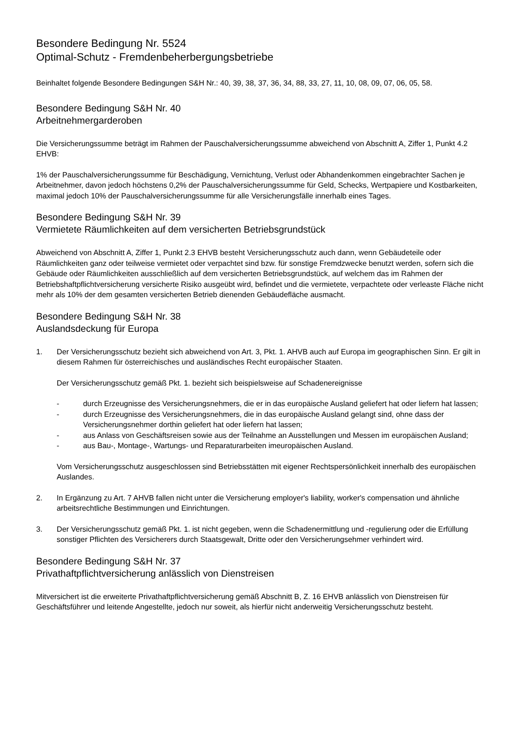Besondere Bedingung Nr. 5524
Optimal-Schutz - Fremdenbeherbergungsbetriebe
Beinhaltet folgende Besondere Bedingungen S&H Nr.: 40, 39, 38, 37, 36, 34, 88, 33, 27, 11, 10, 08, 09, 07, 06, 05, 58.
Besondere Bedingung S&H Nr. 40
Arbeitnehmergarderoben
Die Versicherungssumme beträgt im Rahmen der Pauschalversicherungssumme abweichend von Abschnitt A, Ziffer 1, Punkt 4.2 EHVB:
1% der Pauschalversicherungssumme für Beschädigung, Vernichtung, Verlust oder Abhandenkommen eingebrachter Sachen je Arbeitnehmer, davon jedoch höchstens 0,2% der Pauschalversicherungssumme für Geld, Schecks, Wertpapiere und Kostbarkeiten, maximal jedoch 10% der Pauschalversicherungssumme für alle Versicherungsfälle innerhalb eines Tages.
Besondere Bedingung S&H Nr. 39
Vermietete Räumlichkeiten auf dem versicherten Betriebsgrundstück
Abweichend von Abschnitt A, Ziffer 1, Punkt 2.3 EHVB besteht Versicherungsschutz auch dann, wenn Gebäudeteile oder Räumlichkeiten ganz oder teilweise vermietet oder verpachtet sind bzw. für sonstige Fremdzwecke benutzt werden, sofern sich die Gebäude oder Räumlichkeiten ausschließlich auf dem versicherten Betriebsgrundstück, auf welchem das im Rahmen der Betriebshaftpflichtversicherung versicherte Risiko ausgeübt wird, befindet und die vermietete, verpachtete oder verleaste Fläche nicht mehr als 10% der dem gesamten versicherten Betrieb dienenden Gebäudefläche ausmacht.
Besondere Bedingung S&H Nr. 38
Auslandsdeckung für Europa
1. Der Versicherungsschutz bezieht sich abweichend von Art. 3, Pkt. 1. AHVB auch auf Europa im geographischen Sinn. Er gilt in diesem Rahmen für österreichisches und ausländisches Recht europäischer Staaten.
Der Versicherungsschutz gemäß Pkt. 1. bezieht sich beispielsweise auf Schadenereignisse
- durch Erzeugnisse des Versicherungsnehmers, die er in das europäische Ausland geliefert hat oder liefern hat lassen;
- durch Erzeugnisse des Versicherungsnehmers, die in das europäische Ausland gelangt sind, ohne dass der Versicherungsnehmer dorthin geliefert hat oder liefern hat lassen;
- aus Anlass von Geschäftsreisen sowie aus der Teilnahme an Ausstellungen und Messen im europäischen Ausland;
- aus Bau-, Montage-, Wartungs- und Reparaturarbeiten imeuropäischen Ausland.
Vom Versicherungsschutz ausgeschlossen sind Betriebsstätten mit eigener Rechtspersönlichkeit innerhalb des europäischen Auslandes.
2. In Ergänzung zu Art. 7 AHVB fallen nicht unter die Versicherung employer's liability, worker's compensation und ähnliche arbeitsrechtliche Bestimmungen und Einrichtungen.
3. Der Versicherungsschutz gemäß Pkt. 1. ist nicht gegeben, wenn die Schadenermittlung und -regulierung oder die Erfüllung sonstiger Pflichten des Versicherers durch Staatsgewalt, Dritte oder den Versicherungsehmer verhindert wird.
Besondere Bedingung S&H Nr. 37
Privathaftpflichtversicherung anlässlich von Dienstreisen
Mitversichert ist die erweiterte Privathaftpflichtversicherung gemäß Abschnitt B, Z. 16 EHVB anlässlich von Dienstreisen für Geschäftsführer und leitende Angestellte, jedoch nur soweit, als hierfür nicht anderweitig Versicherungsschutz besteht.